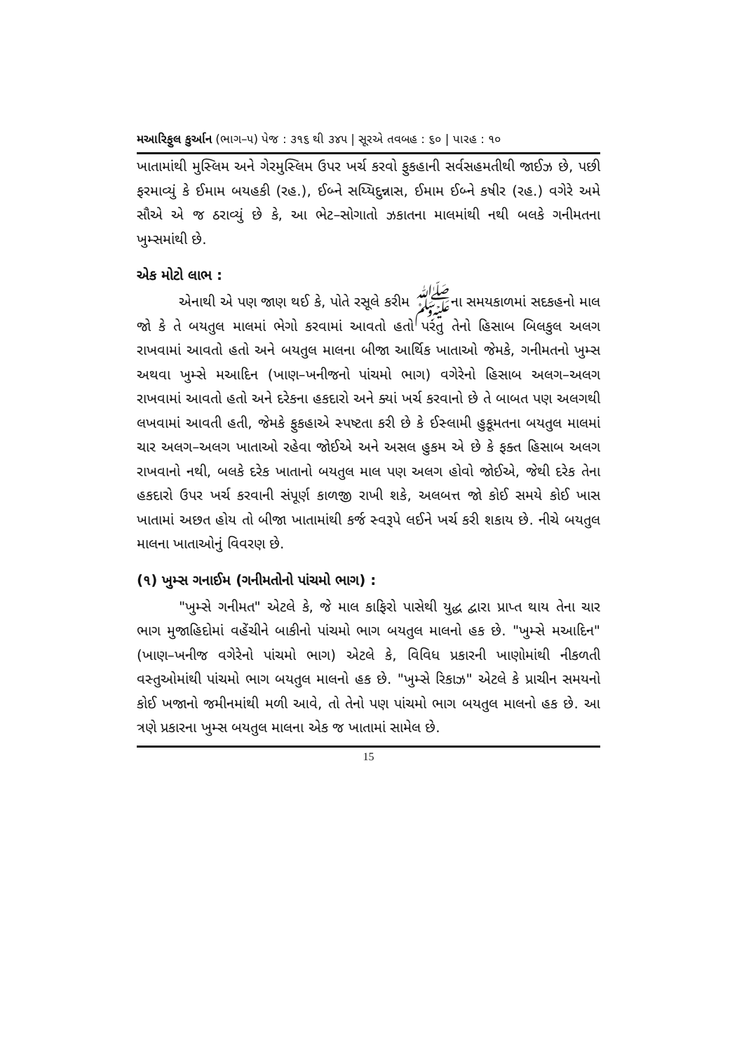મઆરિફુલ કુર્આન (ભાગ–૫) પેજ : ૩૧૬ થી ૩૪૫ | સૂરએ તવબહ : ૬૦ | પારહ : ૧૦
ખાતામાંથી મુસ્લિમ અને ગેરમુસ્લિમ ઉપર ખર્ચ કરવો ફુકહાની સર્વસહમતીથી જાઈઝ છે, પછી ફરમાવ્યું કે ઈમામ બયહકી (રહ.), ઈબ્ને સય્યિદુન્નાસ, ઈમામ ઈબ્ને કષીર (રહ.) વગેરે અમે સૌએ એ જ ઠરાવ્યું છે કે, આ ભેટ–સોગાતો ઝકાતના માલમાંથી નથી બલકે ગનીમતના ખુમ્સમાંથી છે.
એક મોટો લાભ :
એનાથી એ પણ જાણ થઈ કે, પોતે રસૂલે કરીમ ﷺના સમયકાળમાં સદકહનો માલ જો કે તે બયતુલ માલમાં ભેગો કરવામાં આવતો હતો પરંતુ તેનો હિસાબ બિલકુલ અલગ રાખવામાં આવતો હતો અને બયતુલ માલના બીજા આર્થિક ખાતાઓ જેમકે, ગનીમતનો ખુમ્સ અથવા ખુમ્સે મઆદિન (ખાણ–ખનીજનો પાંચમો ભાગ) વગેરેનો હિસાબ અલગ–અલગ રાખવામાં આવતો હતો અને દરેકના હકદારો અને ક્યાં ખર્ચ કરવાનો છે તે બાબત પણ અલગથી લખવામાં આવતી હતી, જેમકે ફુકહાએ સ્પષ્ટતા કરી છે કે ઈસ્લામી હુકૂમતના બયતુલ માલમાં ચાર અલગ–અલગ ખાતાઓ રહેવા જોઈએ અને અસલ હુકમ એ છે કે ફક્ત હિસાબ અલગ રાખવાનો નથી, બલકે દરેક ખાતાનો બયતુલ માલ પણ અલગ હોવો જોઈએ, જેથી દરેક તેના હકદારો ઉપર ખર્ચ કરવાની સંપૂર્ણ કાળજી રાખી શકે, અલબત્ત જો કોઈ સમયે કોઈ ખાસ ખાતામાં અછત હોય તો બીજા ખાતામાંથી કર્જ સ્વરૂપે લઈને ખર્ચ કરી શકાય છે. નીચે બયતુલ માલના ખાતાઓનું વિવરણ છે.
(૧) ખુમ્સ ગનાઈમ (ગનીમતોનો પાંચમો ભાગ) :
"ખુમ્સે ગનીમત" એટલે કે, જે માલ કાફિરો પાસેથી યુદ્ધ દ્વારા પ્રાપ્ત થાય તેના ચાર ભાગ મુજાહિદોમાં વહેંચીને બાકીનો પાંચમો ભાગ બયતુલ માલનો હક છે. "ખુમ્સે મઆદિન" (ખાણ–ખનીજ વગેરેનો પાંચમો ભાગ) એટલે કે, વિવિધ પ્રકારની ખાણોમાંથી નીકળતી વસ્તુઓમાંથી પાંચમો ભાગ બયતુલ માલનો હક છે. "ખુમ્સે રિકાઝ" એટલે કે પ્રાચીન સમયનો કોઈ ખજાનો જમીનમાંથી મળી આવે, તો તેનો પણ પાંચમો ભાગ બયતુલ માલનો હક છે. આ ત્રણે પ્રકારના ખુમ્સ બયતુલ માલના એક જ ખાતામાં સામેલ છે.
15